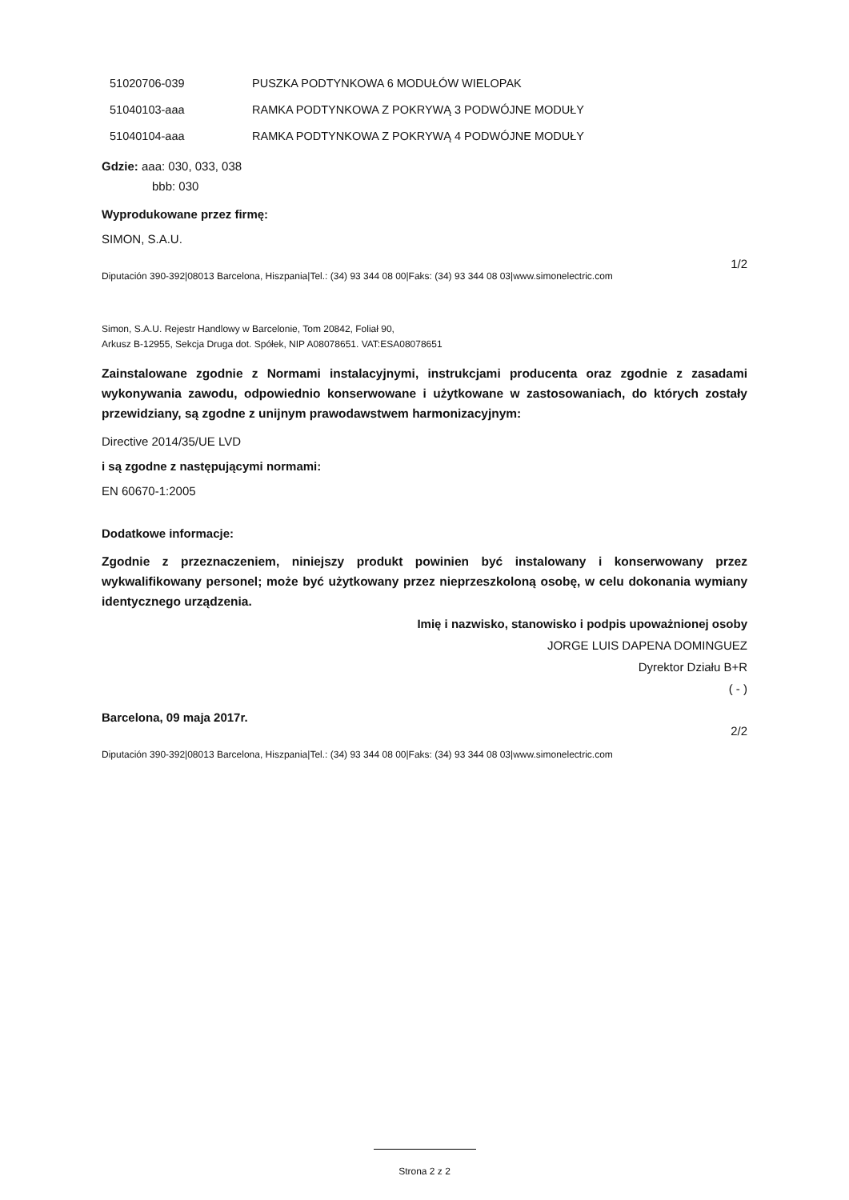| 51020706-039 | PUSZKA PODTYNKOWA 6 MODUŁÓW WIELOPAK |
| 51040103-aaa | RAMKA PODTYNKOWA Z POKRYWĄ 3 PODWÓJNE MODUŁY |
| 51040104-aaa | RAMKA PODTYNKOWA Z POKRYWĄ 4 PODWÓJNE MODUŁY |
Gdzie: aaa: 030, 033, 038
bbb: 030
Wyprodukowane przez firmę:
SIMON, S.A.U.
1/2
Diputación 390-392|08013 Barcelona, Hiszpania|Tel.: (34) 93 344 08 00|Faks: (34) 93 344 08 03|www.simonelectric.com
Simon, S.A.U. Rejestr Handlowy w Barcelonie, Tom 20842, Foliał 90,
Arkusz B-12955, Sekcja Druga dot. Spółek, NIP A08078651. VAT:ESA08078651
Zainstalowane zgodnie z Normami instalacyjnymi, instrukcjami producenta oraz zgodnie z zasadami wykonywania zawodu, odpowiednio konserwowane i użytkowane w zastosowaniach, do których zostały przewidziany, są zgodne z unijnym prawodawstwem harmonizacyjnym:
Directive 2014/35/UE LVD
i są zgodne z następującymi normami:
EN 60670-1:2005
Dodatkowe informacje:
Zgodnie z przeznaczeniem, niniejszy produkt powinien być instalowany i konserwowany przez wykwalifikowany personel; może być użytkowany przez nieprzeszkoloną osobę, w celu dokonania wymiany identycznego urządzenia.
Imię i nazwisko, stanowisko i podpis upoważnionej osoby
JORGE LUIS DAPENA DOMINGUEZ
Dyrektor Działu B+R
( - )
Barcelona, 09 maja 2017r.
2/2
Diputación 390-392|08013 Barcelona, Hiszpania|Tel.: (34) 93 344 08 00|Faks: (34) 93 344 08 03|www.simonelectric.com
Strona 2 z 2